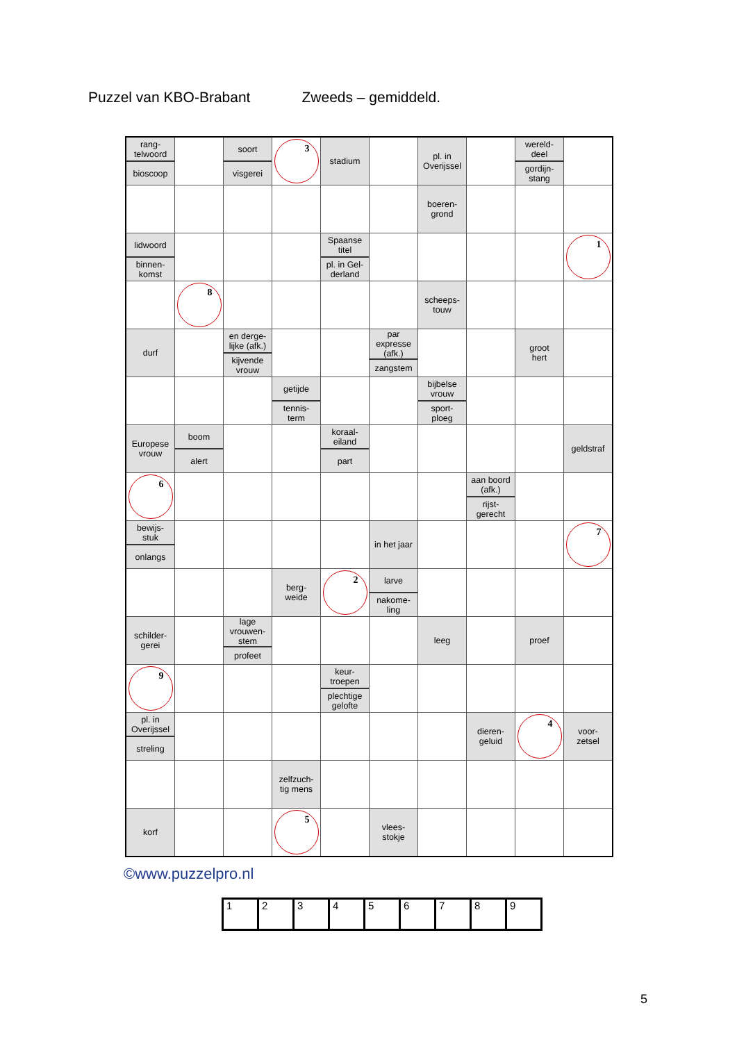Puzzel van KBO-Brabant Zweeds – gemiddeld.
| rang- telwoord bioscoop | | soort visgerei | 3 | stadium | | pl. in Overijssel | | wereld- deel gordijn- stang | |
| | | | | | | boeren- grond | | | |
| lidwoord binnen- komst | | | | Spaanse titel pl. in Gel- derland | | | | | 1 |
| | 8 | | | | | scheeps- touw | | | |
| durf | | en derge- lijke (afk.) kijvende vrouw | | | par expresse (afk.) zangstem | | | groot hert | |
| | | | getijde tennis- term | | | bijbelse vrouw sport- ploeg | | | |
| Europese vrouw | boom alert | | | koraal- eiland part | | | | | geldstraf |
| 6 | | | | | | | aan boord (afk.) rijst- gerecht | | |
| bewijs- stuk onlangs | | | | | in het jaar | | | | 7 |
| | | | berg- weide | 2 | larve nakome- ling | | | | |
| schilder- gerei | | lage vrouwen- stem profeet | | | | leeg | | proef | |
| 9 | | | | keur- troepen plechtige gelofte | | | | | |
| pl. in Overijssel streling | | | | | | | dieren- geluid | 4 | voor- zetsel |
| | | | zelfzuch- tig mens | | | | | | |
| korf | | | 5 | | vlees- stokje | | | | |
©www.puzzelpro.nl
| 1 | 2 | 3 | 4 | 5 | 6 | 7 | 8 | 9 |
5